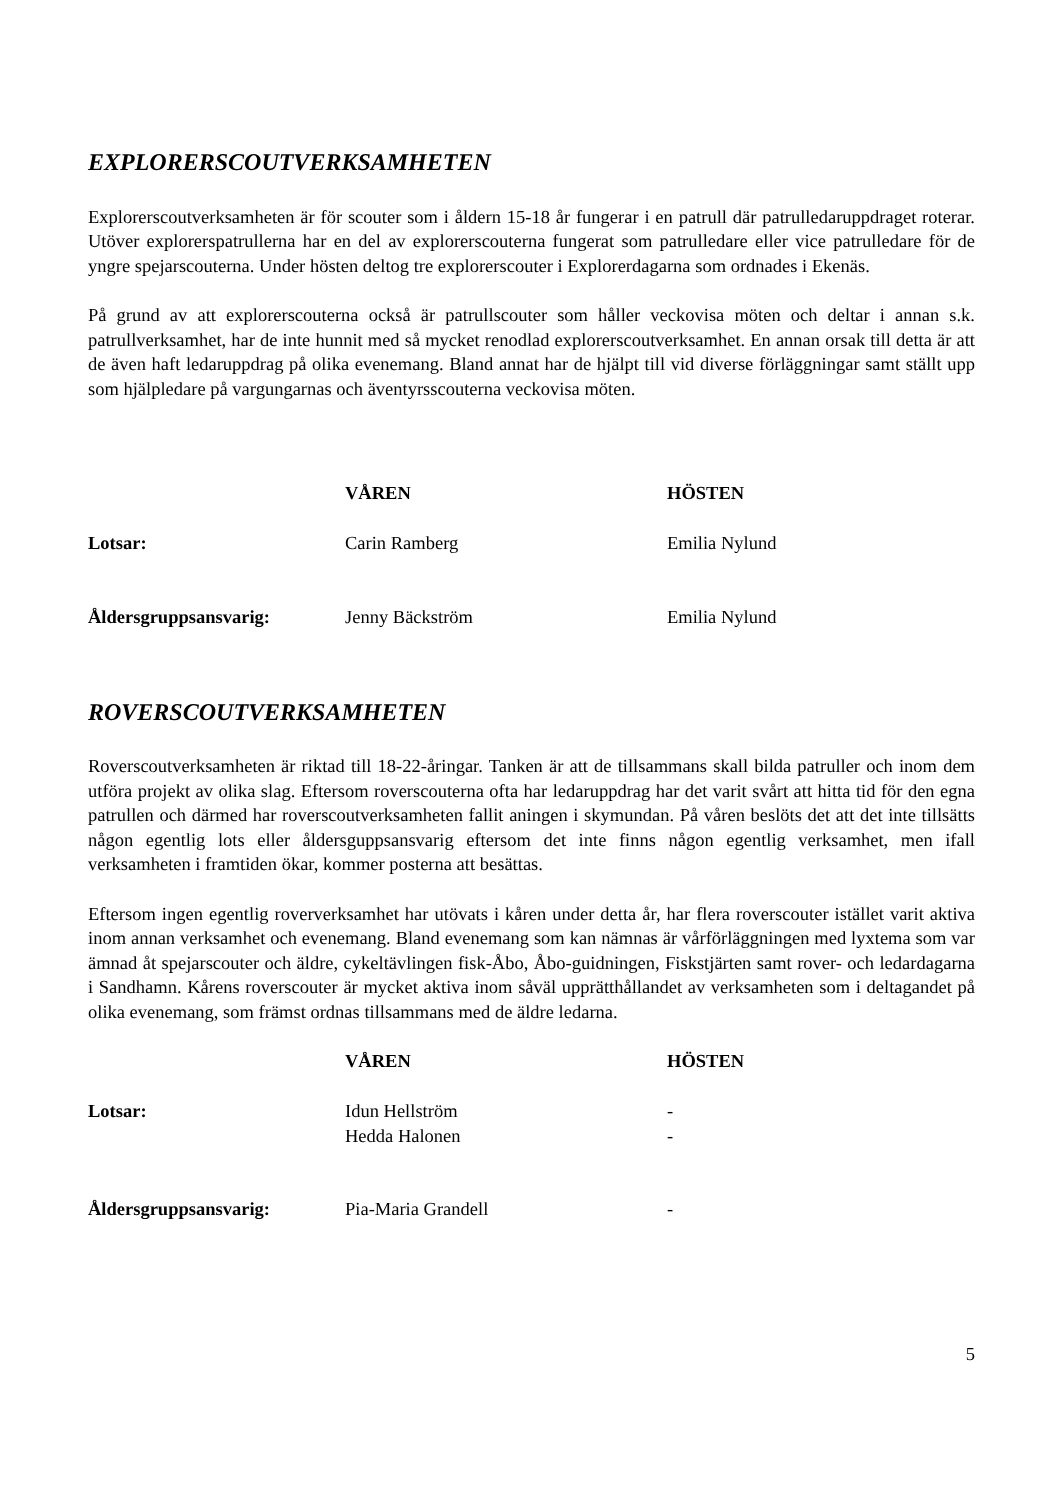EXPLORERSCOUTVERKSAMHETEN
Explorerscoutverksamheten är för scouter som i åldern 15-18 år fungerar i en patrull där patrulledaruppdraget roterar. Utöver explorerspatrullerna har en del av explorerscouterna fungerat som patrulledare eller vice patrulledare för de yngre spejarscouterna. Under hösten deltog tre explorerscouter i Explorerdagarna som ordnades i Ekenäs.
På grund av att explorerscouterna också är patrullscouter som håller veckovisa möten och deltar i annan s.k. patrullverksamhet, har de inte hunnit med så mycket renodlad explorerscoutverksamhet. En annan orsak till detta är att de även haft ledaruppdrag på olika evenemang. Bland annat har de hjälpt till vid diverse förläggningar samt ställt upp som hjälpledare på vargungarnas och äventyrsscouterna veckovisa möten.
| | VÅREN | HÖSTEN |
| Lotsar: | Carin Ramberg | Emilia Nylund |
| Åldersgruppsansvarig: | Jenny Bäckström | Emilia Nylund |
ROVERSCOUTVERKSAMHETEN
Roverscoutverksamheten är riktad till 18-22-åringar. Tanken är att de tillsammans skall bilda patruller och inom dem utföra projekt av olika slag. Eftersom roverscouterna ofta har ledaruppdrag har det varit svårt att hitta tid för den egna patrullen och därmed har roverscoutverksamheten fallit aningen i skymundan. På våren beslöts det att det inte tillsätts någon egentlig lots eller åldersguppsansvarig eftersom det inte finns någon egentlig verksamhet, men ifall verksamheten i framtiden ökar, kommer posterna att besättas.
Eftersom ingen egentlig roververksamhet har utövats i kåren under detta år, har flera roverscouter istället varit aktiva inom annan verksamhet och evenemang. Bland evenemang som kan nämnas är vårförläggningen med lyxtema som var ämnad åt spejarscouter och äldre, cykeltävlingen fisk-Åbo, Åbo-guidningen, Fiskstjärten samt rover- och ledardagarna i Sandhamn. Kårens roverscouter är mycket aktiva inom såväl upprätthållandet av verksamheten som i deltagandet på olika evenemang, som främst ordnas tillsammans med de äldre ledarna.
| | VÅREN | HÖSTEN |
| Lotsar: | Idun Hellström Hedda Halonen | - - |
| Åldersgruppsansvarig: | Pia-Maria Grandell | - |
5